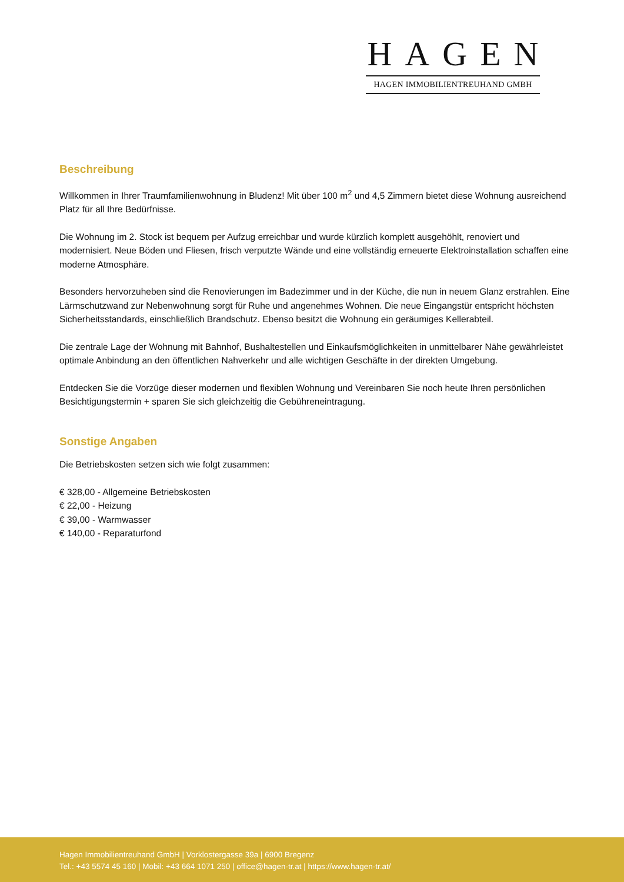HAGEN
HAGEN IMMOBILIENTREUHAND GMBH
Beschreibung
Willkommen in Ihrer Traumfamilienwohnung in Bludenz! Mit über 100 m<sup>2</sup> und 4,5 Zimmern bietet diese Wohnung ausreichend Platz für all Ihre Bedürfnisse.
Die Wohnung im 2. Stock ist bequem per Aufzug erreichbar und wurde kürzlich komplett ausgehöhlt, renoviert und modernisiert. Neue Böden und Fliesen, frisch verputzte Wände und eine vollständig erneuerte Elektroinstallation schaffen eine moderne Atmosphäre.
Besonders hervorzuheben sind die Renovierungen im Badezimmer und in der Küche, die nun in neuem Glanz erstrahlen. Eine Lärmschutzwand zur Nebenwohnung sorgt für Ruhe und angenehmes Wohnen. Die neue Eingangstür entspricht höchsten Sicherheitsstandards, einschließlich Brandschutz. Ebenso besitzt die Wohnung ein geräumiges Kellerabteil.
Die zentrale Lage der Wohnung mit Bahnhof, Bushaltestellen und Einkaufsmöglichkeiten in unmittelbarer Nähe gewährleistet optimale Anbindung an den öffentlichen Nahverkehr und alle wichtigen Geschäfte in der direkten Umgebung.
Entdecken Sie die Vorzüge dieser modernen und flexiblen Wohnung und Vereinbaren Sie noch heute Ihren persönlichen Besichtigungstermin + sparen Sie sich gleichzeitig die Gebühreneintragung.
Sonstige Angaben
Die Betriebskosten setzen sich wie folgt zusammen:
€ 328,00 - Allgemeine Betriebskosten
€ 22,00 - Heizung
€ 39,00 - Warmwasser
€ 140,00 - Reparaturfond
Hagen Immobilientreuhand GmbH | Vorklostergasse 39a | 6900 Bregenz
Tel.: +43 5574 45 160 | Mobil: +43 664 1071 250 | office@hagen-tr.at | https://www.hagen-tr.at/